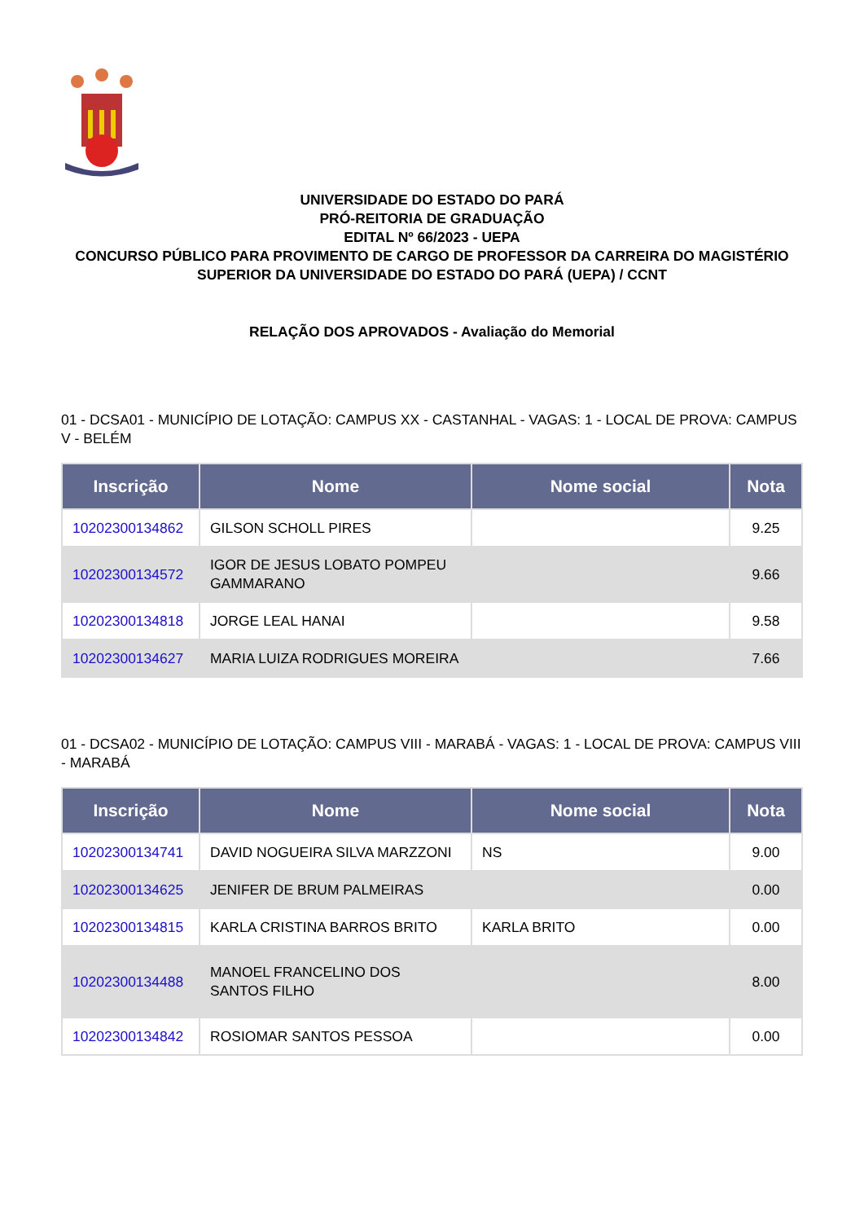UNIVERSIDADE DO ESTADO DO PARÁ
PRÓ-REITORIA DE GRADUAÇÃO
EDITAL Nº 66/2023 - UEPA
CONCURSO PÚBLICO PARA PROVIMENTO DE CARGO DE PROFESSOR DA CARREIRA DO MAGISTÉRIO SUPERIOR DA UNIVERSIDADE DO ESTADO DO PARÁ (UEPA) / CCNT
RELAÇÃO DOS APROVADOS - Avaliação do Memorial
01 - DCSA01 - MUNICÍPIO DE LOTAÇÃO: CAMPUS XX - CASTANHAL - VAGAS: 1 - LOCAL DE PROVA: CAMPUS V - BELÉM
| Inscrição | Nome | Nome social | Nota |
| --- | --- | --- | --- |
| 10202300134862 | GILSON SCHOLL PIRES | | 9.25 |
| 10202300134572 | IGOR DE JESUS LOBATO POMPEU GAMMARANO | | 9.66 |
| 10202300134818 | JORGE LEAL HANAI | | 9.58 |
| 10202300134627 | MARIA LUIZA RODRIGUES MOREIRA | | 7.66 |
01 - DCSA02 - MUNICÍPIO DE LOTAÇÃO: CAMPUS VIII - MARABÁ - VAGAS: 1 - LOCAL DE PROVA: CAMPUS VIII - MARABÁ
| Inscrição | Nome | Nome social | Nota |
| --- | --- | --- | --- |
| 10202300134741 | DAVID NOGUEIRA SILVA MARZZONI | NS | 9.00 |
| 10202300134625 | JENIFER DE BRUM PALMEIRAS | | 0.00 |
| 10202300134815 | KARLA CRISTINA BARROS BRITO | KARLA BRITO | 0.00 |
| 10202300134488 | MANOEL FRANCELINO DOS SANTOS FILHO | | 8.00 |
| 10202300134842 | ROSIOMAR SANTOS PESSOA | | 0.00 |